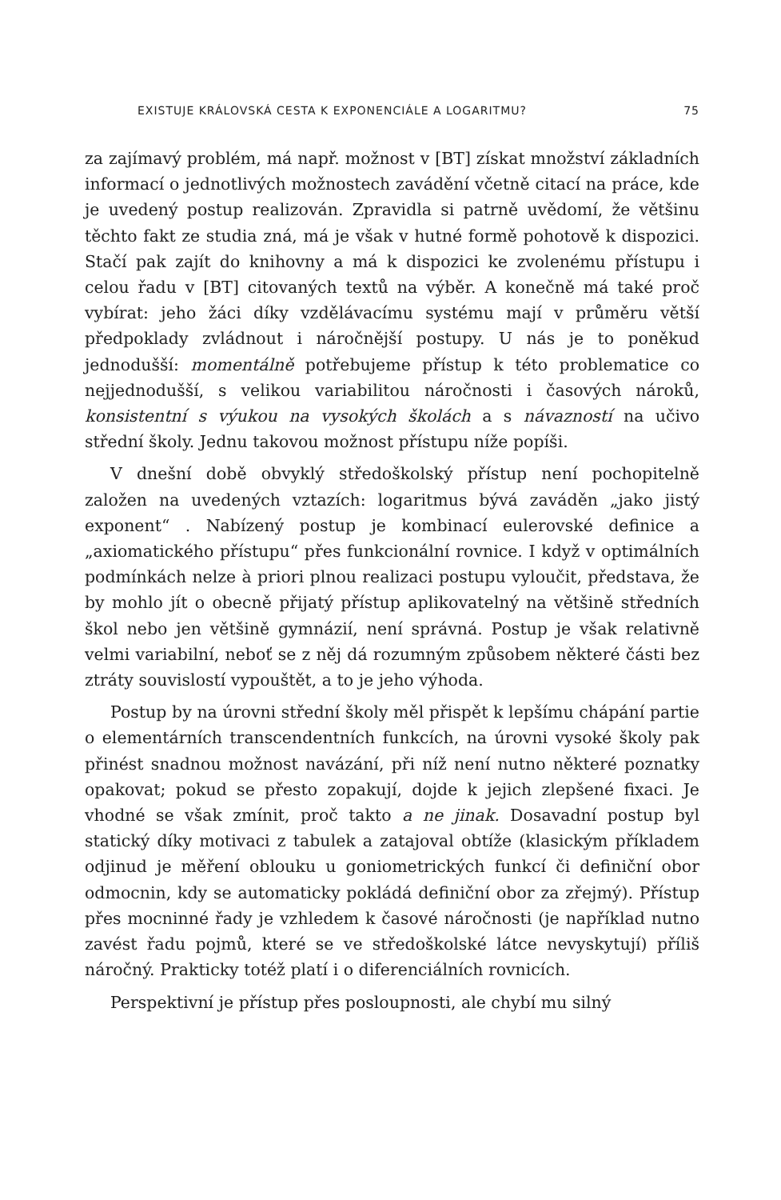EXISTUJE KRÁLOVSKÁ CESTA K EXPONENCIÁLE A LOGARITMU? 75
za zajímavý problém, má např. možnost v [BT] získat množství základních informací o jednotlivých možnostech zavádění včetně citací na práce, kde je uvedený postup realizován. Zpravidla si patrně uvědomí, že většinu těchto fakt ze studia zná, má je však v hutné formě pohotově k dispozici. Stačí pak zajít do knihovny a má k dispozici ke zvolenému přístupu i celou řadu v [BT] citovaných textů na výběr. A konečně má také proč vybírat: jeho žáci díky vzdělávacímu systému mají v průměru větší předpoklady zvládnout i náročnější postupy. U nás je to poněkud jednodušší: momentálně potřebujeme přístup k této problematice co nejjednodušší, s velikou variabilitou náročnosti i časových nároků, konsistentní s výukou na vysokých školách a s návazností na učivo střední školy. Jednu takovou možnost přístupu níže popíši.
V dnešní době obvyklý středoškolský přístup není pochopitelně založen na uvedených vztazích: logaritmus bývá zaváděn „jako jistý exponent“ . Nabízený postup je kombinací eulerovské definice a „axiomatického přístupu“ přes funkcionální rovnice. I když v optimálních podmínkách nelze à priori plnou realizaci postupu vyloučit, představa, že by mohlo jít o obecně přijatý přístup aplikovatelný na většině středních škol nebo jen většině gymnázií, není správná. Postup je však relativně velmi variabilní, neboť se z něj dá rozumným způsobem některé části bez ztráty souvislostí vypouštět, a to je jeho výhoda.
Postup by na úrovni střední školy měl přispět k lepšímu chápání partie o elementárních transcendentních funkcích, na úrovni vysoké školy pak přinést snadnou možnost navázání, při níž není nutno některé poznatky opakovat; pokud se přesto zopakují, dojde k jejich zlepšené fixaci. Je vhodné se však zmínit, proč takto a ne jinak. Dosavadní postup byl statický díky motivaci z tabulek a zatajoval obtíže (klasickým příkladem odjinud je měření oblouku u goniometrických funkcí či definiční obor odmocnin, kdy se automaticky pokládá definiční obor za zřejmý). Přístup přes mocninné řady je vzhledem k časové náročnosti (je například nutno zavést řadu pojmů, které se ve středoškolské látce nevyskytují) příliš náročný. Prakticky totéž platí i o diferenciálních rovnicích.
Perspektivní je přístup přes posloupnosti, ale chybí mu silný